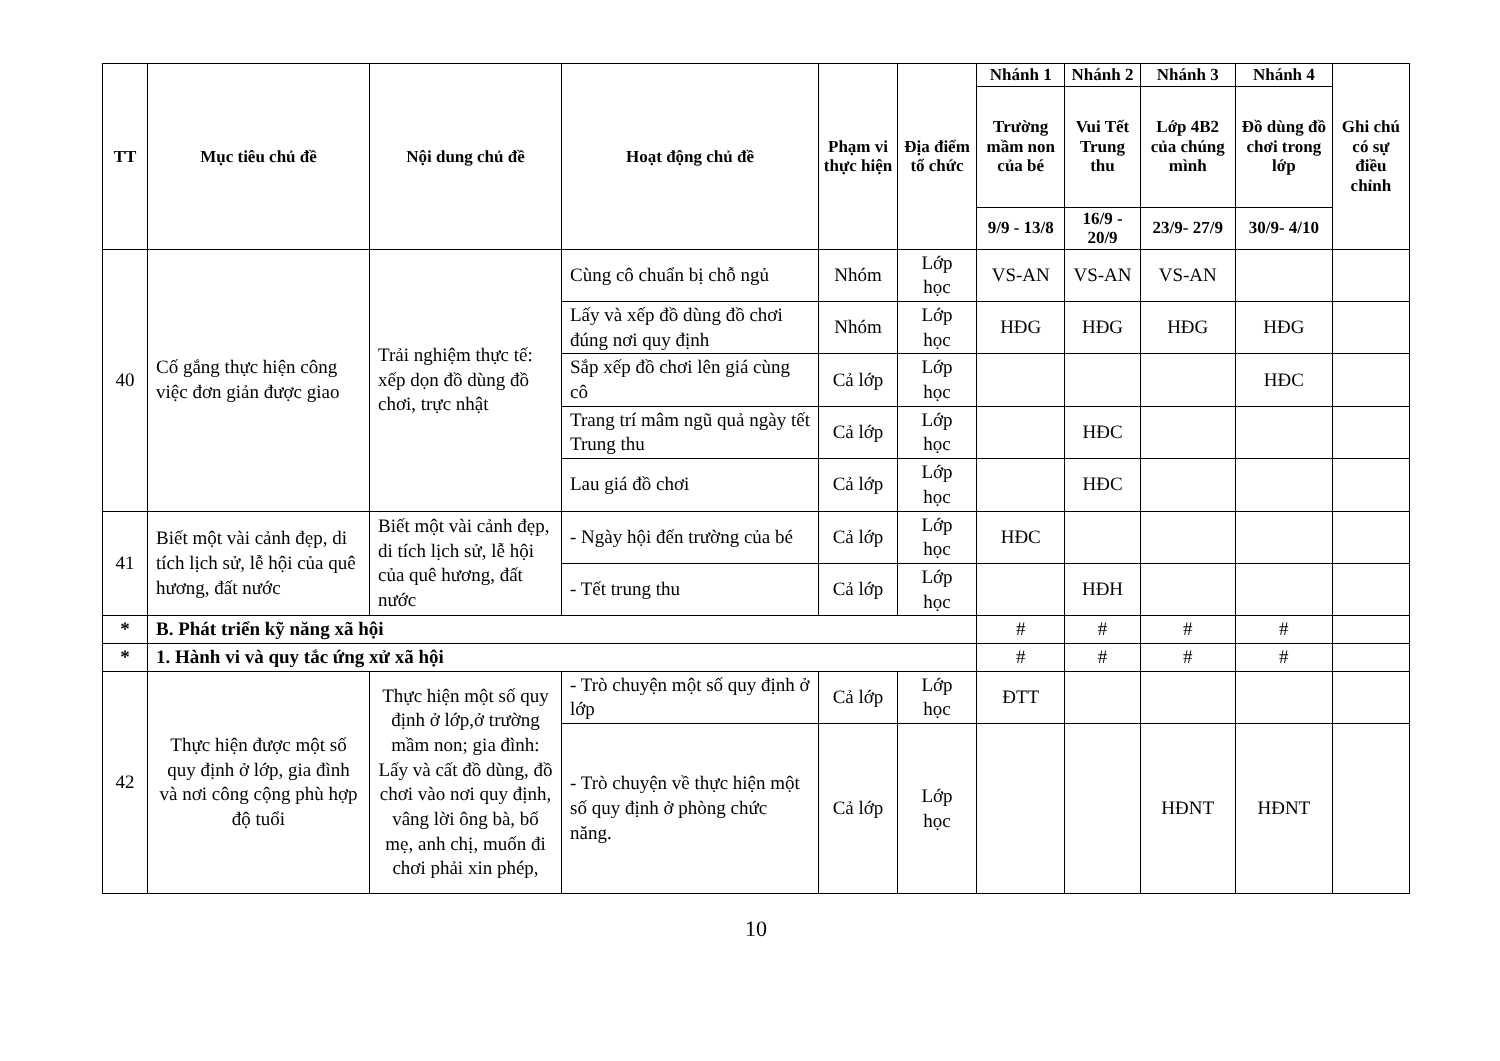| TT | Mục tiêu chủ đề | Nội dung chủ đề | Hoạt động chủ đề | Phạm vi thực hiện | Địa điểm tổ chức | Nhánh 1 | Nhánh 2 | Nhánh 3 | Nhánh 4 | Ghi chú có sự điều chỉnh |
| --- | --- | --- | --- | --- | --- | --- | --- | --- | --- | --- |
| | | | | | | Trường mầm non của bé | Vui Tết Trung thu | Lớp 4B2 của chúng mình | Đồ dùng đồ chơi trong lớp | |
| | | | | | | 9/9 - 13/8 | 16/9 - 20/9 | 23/9- 27/9 | 30/9- 4/10 | |
| 40 | Cố gắng thực hiện công việc đơn giản được giao | Trải nghiệm thực tế: xếp dọn đồ dùng đồ chơi, trực nhật | Cùng cô chuẩn bị chỗ ngủ | Nhóm | Lớp học | VS-AN | VS-AN | VS-AN | | |
| | | | Lấy và xếp đồ dùng đồ chơi đúng nơi quy định | Nhóm | Lớp học | HĐG | HĐG | HĐG | HĐG | |
| | | | Sắp xếp đồ chơi lên giá cùng cô | Cả lớp | Lớp học | | | | HĐC | |
| | | | Trang trí mâm ngũ quả ngày tết Trung thu | Cả lớp | Lớp học | | HĐC | | | |
| | | | Lau giá đồ chơi | Cả lớp | Lớp học | | HĐC | | | |
| 41 | Biết một vài cảnh đẹp, di tích lịch sử, lễ hội của quê hương, đất nước | Biết một vài cảnh đẹp, di tích lịch sử, lễ hội của quê hương, đất nước | - Ngày hội đến trường của bé | Cả lớp | Lớp học | HĐC | | | | |
| | | | - Tết trung thu | Cả lớp | Lớp học | | HĐH | | | |
| * | B. Phát triển kỹ năng xã hội | | | | | # | # | # | # | |
| * | 1. Hành vi và quy tắc ứng xử xã hội | | | | | # | # | # | # | |
| 42 | Thực hiện được một số quy định ở lớp, gia đình và nơi công cộng phù hợp độ tuổi | Thực hiện một số quy định ở lớp,ở trường mầm non; gia đình: Lấy và cất đồ dùng, đồ chơi vào nơi quy định, vâng lời ông bà, bố mẹ, anh chị, muốn đi chơi phải xin phép, | - Trò chuyện một số quy định ở lớp | Cả lớp | Lớp học | ĐTT | | | | |
| | | | - Trò chuyện về thực hiện một số quy định ở phòng chức năng. | Cả lớp | Lớp học | | | HĐNT | HĐNT | |
10